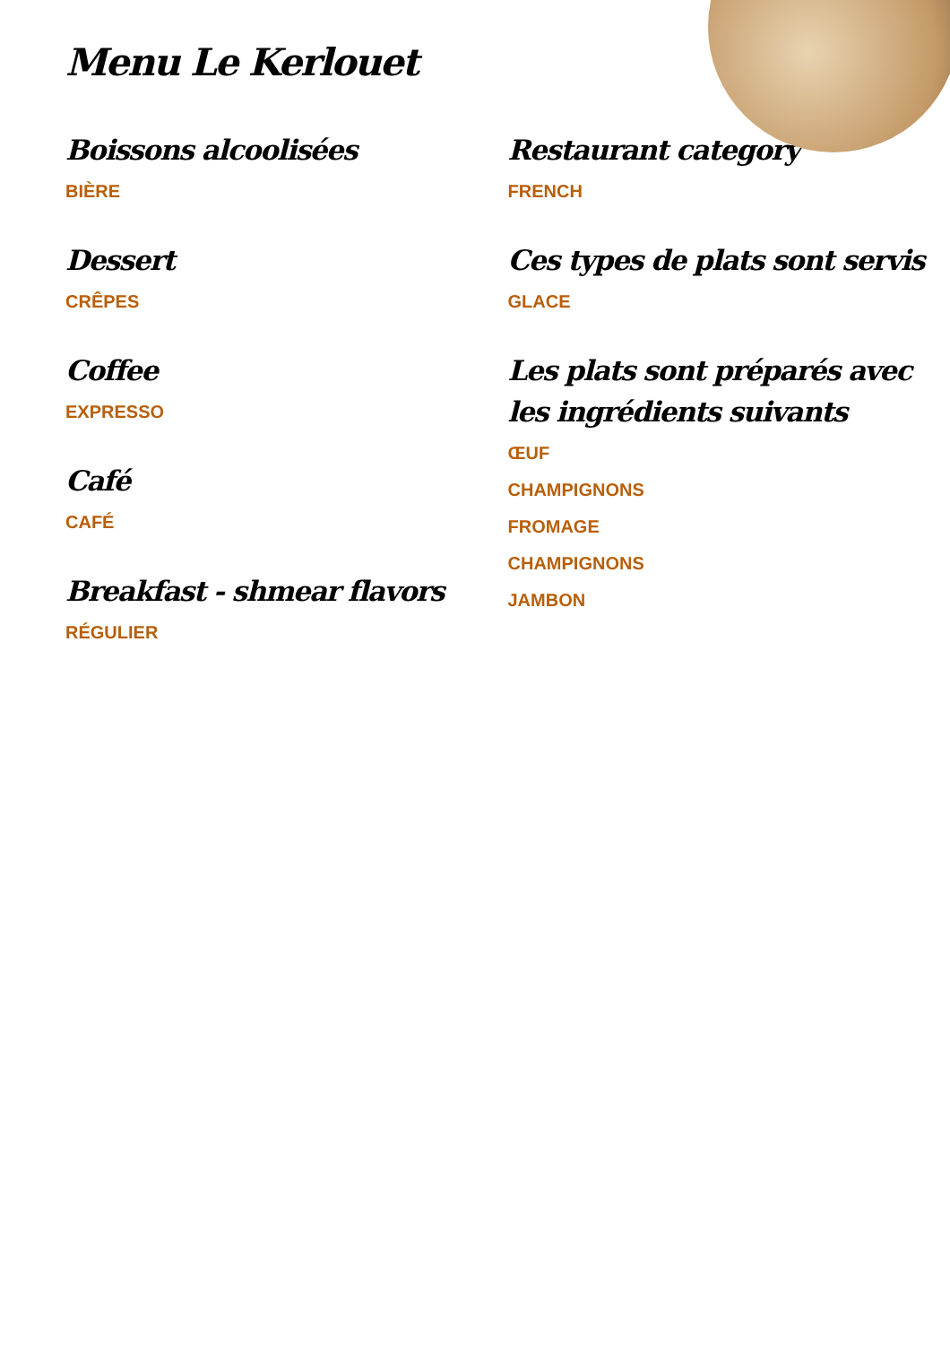Menu Le Kerlouet
Boissons alcoolisées
BIÈRE
Dessert
CRÊPES
Coffee
EXPRESSO
Café
CAFÉ
Breakfast - shmear flavors
RÉGULIER
Restaurant category
FRENCH
Ces types de plats sont servis
GLACE
Les plats sont préparés avec les ingrédients suivants
ŒUF
CHAMPIGNONS
FROMAGE
CHAMPIGNONS
JAMBON